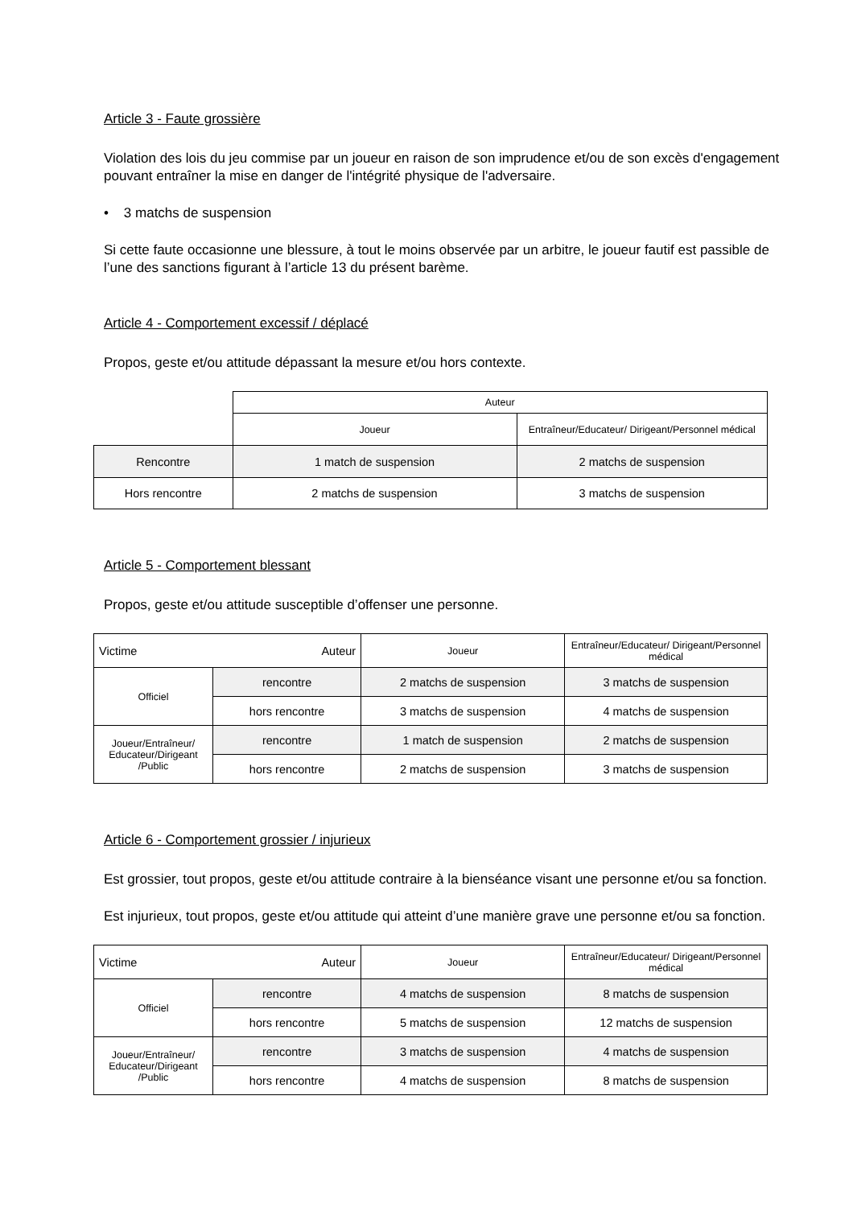Article 3 - Faute grossière
Violation des lois du jeu commise par un joueur en raison de son imprudence et/ou de son excès d'engagement pouvant entraîner la mise en danger de l'intégrité physique de l'adversaire.
• 3 matchs de suspension
Si cette faute occasionne une blessure, à tout le moins observée par un arbitre, le joueur fautif est passible de l’une des sanctions figurant à l’article 13 du présent barème.
Article 4 - Comportement excessif / déplacé
Propos, geste et/ou attitude dépassant la mesure et/ou hors contexte.
| | Auteur | |
| | Joueur | Entraîneur/Educateur/ Dirigeant/Personnel médical |
| Rencontre | 1 match de suspension | 2 matchs de suspension |
| Hors rencontre | 2 matchs de suspension | 3 matchs de suspension |
Article 5 - Comportement blessant
Propos, geste et/ou attitude susceptible d’offenser une personne.
| Victime Auteur | | Joueur | Entraîneur/Educateur/ Dirigeant/Personnel médical |
| --- | --- | --- | --- |
| Officiel | rencontre | 2 matchs de suspension | 3 matchs de suspension |
| | hors rencontre | 3 matchs de suspension | 4 matchs de suspension |
| Joueur/Entraîneur/ Educateur/Dirigeant /Public | rencontre | 1 match de suspension | 2 matchs de suspension |
| | hors rencontre | 2 matchs de suspension | 3 matchs de suspension |
Article 6 - Comportement grossier / injurieux
Est grossier, tout propos, geste et/ou attitude contraire à la bienséance visant une personne et/ou sa fonction.
Est injurieux, tout propos, geste et/ou attitude qui atteint d’une manière grave une personne et/ou sa fonction.
| Victime Auteur | | Joueur | Entraîneur/Educateur/ Dirigeant/Personnel médical |
| --- | --- | --- | --- |
| Officiel | rencontre | 4 matchs de suspension | 8 matchs de suspension |
| | hors rencontre | 5 matchs de suspension | 12 matchs de suspension |
| Joueur/Entraîneur/ Educateur/Dirigeant /Public | rencontre | 3 matchs de suspension | 4 matchs de suspension |
| | hors rencontre | 4 matchs de suspension | 8 matchs de suspension |